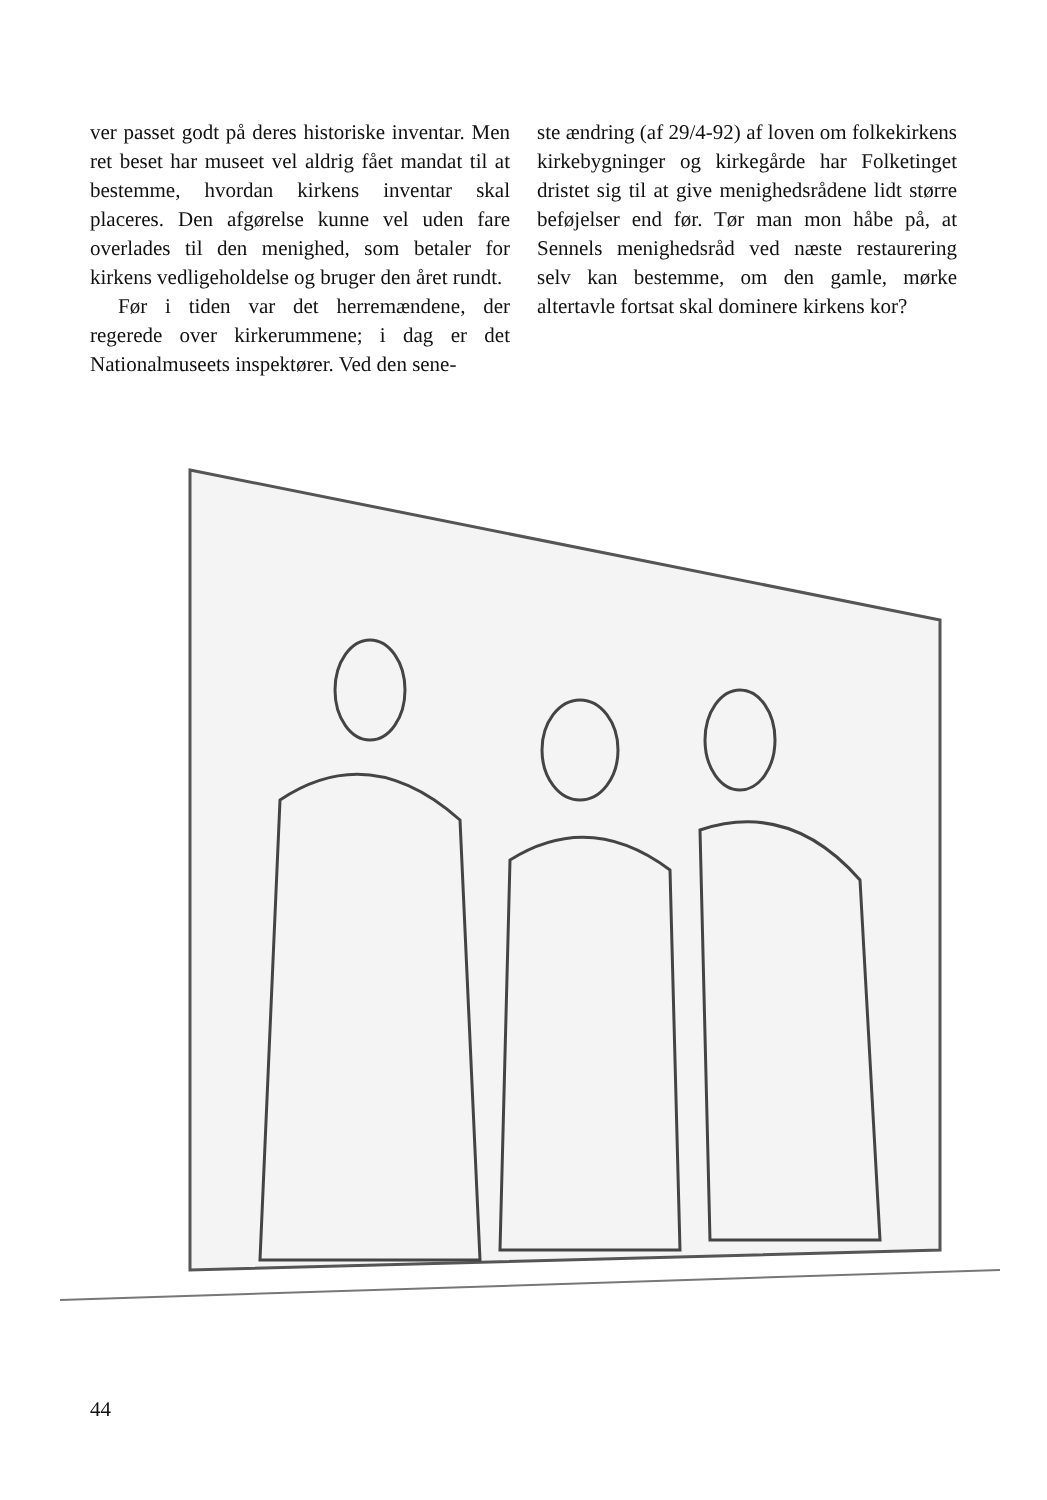ver passet godt på deres historiske inventar. Men ret beset har museet vel aldrig fået mandat til at bestemme, hvordan kirkens inventar skal placeres. Den afgørelse kunne vel uden fare overlades til den menighed, som betaler for kirkens vedligeholdelse og bruger den året rundt.
Før i tiden var det herremændene, der regerede over kirkerummene; i dag er det Nationalmuseets inspektører. Ved den sene-
ste ændring (af 29/4-92) af loven om folkekirkens kirkebygninger og kirkegårde har Folketinget dristet sig til at give menighedsrådene lidt større beføjelser end før. Tør man mon håbe på, at Sennels menighedsråd ved næste restaurering selv kan bestemme, om den gamle, mørke altertavle fortsat skal dominere kirkens kor?
44